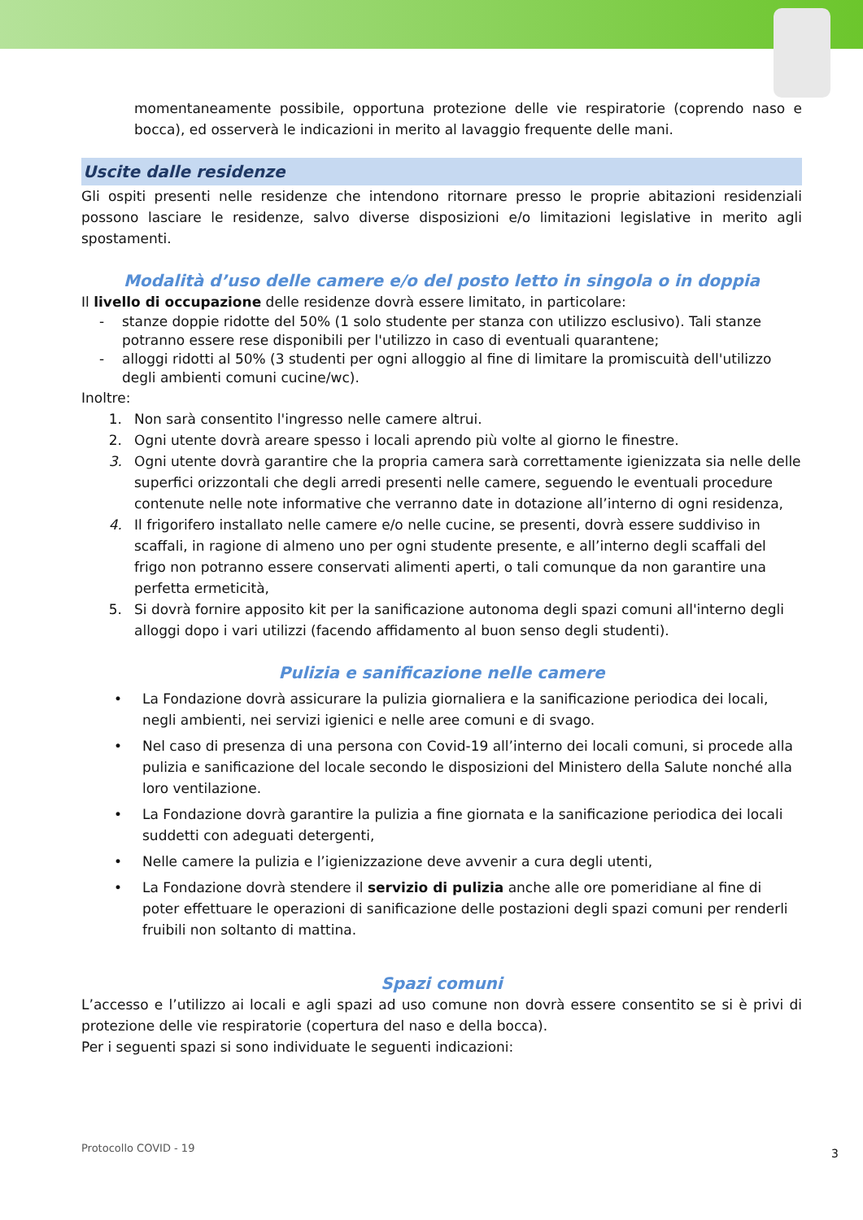momentaneamente possibile, opportuna protezione delle vie respiratorie (coprendo naso e bocca), ed osserverà le indicazioni in merito al lavaggio frequente delle mani.
Uscite dalle residenze
Gli ospiti presenti nelle residenze che intendono ritornare presso le proprie abitazioni residenziali possono lasciare le residenze, salvo diverse disposizioni e/o limitazioni legislative in merito agli spostamenti.
Modalità d’uso delle camere e/o del posto letto in singola o in doppia
Il livello di occupazione delle residenze dovrà essere limitato, in particolare:
- stanze doppie ridotte del 50% (1 solo studente per stanza con utilizzo esclusivo). Tali stanze potranno essere rese disponibili per l'utilizzo in caso di eventuali quarantene;
- alloggi ridotti al 50% (3 studenti per ogni alloggio al fine di limitare la promiscuità dell'utilizzo degli ambienti comuni cucine/wc).
Inoltre:
1. Non sarà consentito l'ingresso nelle camere altrui.
2. Ogni utente dovrà areare spesso i locali aprendo più volte al giorno le finestre.
3. Ogni utente dovrà garantire che la propria camera sarà correttamente igienizzata sia nelle delle superfici orizzontali che degli arredi presenti nelle camere, seguendo le eventuali procedure contenute nelle note informative che verranno date in dotazione all’interno di ogni residenza,
4. Il frigorifero installato nelle camere e/o nelle cucine, se presenti, dovrà essere suddiviso in scaffali, in ragione di almeno uno per ogni studente presente, e all’interno degli scaffali del frigo non potranno essere conservati alimenti aperti, o tali comunque da non garantire una perfetta ermeticità,
5. Si dovrà fornire apposito kit per la sanificazione autonoma degli spazi comuni all'interno degli alloggi dopo i vari utilizzi (facendo affidamento al buon senso degli studenti).
Pulizia e sanificazione nelle camere
• La Fondazione dovrà assicurare la pulizia giornaliera e la sanificazione periodica dei locali, negli ambienti, nei servizi igienici e nelle aree comuni e di svago.
• Nel caso di presenza di una persona con Covid-19 all’interno dei locali comuni, si procede alla pulizia e sanificazione del locale secondo le disposizioni del Ministero della Salute nonché alla loro ventilazione.
• La Fondazione dovrà garantire la pulizia a fine giornata e la sanificazione periodica dei locali suddetti con adeguati detergenti,
• Nelle camere la pulizia e l’igienizzazione deve avvenir a cura degli utenti,
• La Fondazione dovrà stendere il servizio di pulizia anche alle ore pomeridiane al fine di poter effettuare le operazioni di sanificazione delle postazioni degli spazi comuni per renderli fruibili non soltanto di mattina.
Spazi comuni
L’accesso e l’utilizzo ai locali e agli spazi ad uso comune non dovrà essere consentito se si è privi di protezione delle vie respiratorie (copertura del naso e della bocca).
Per i seguenti spazi si sono individuate le seguenti indicazioni:
Protocollo COVID - 19 3